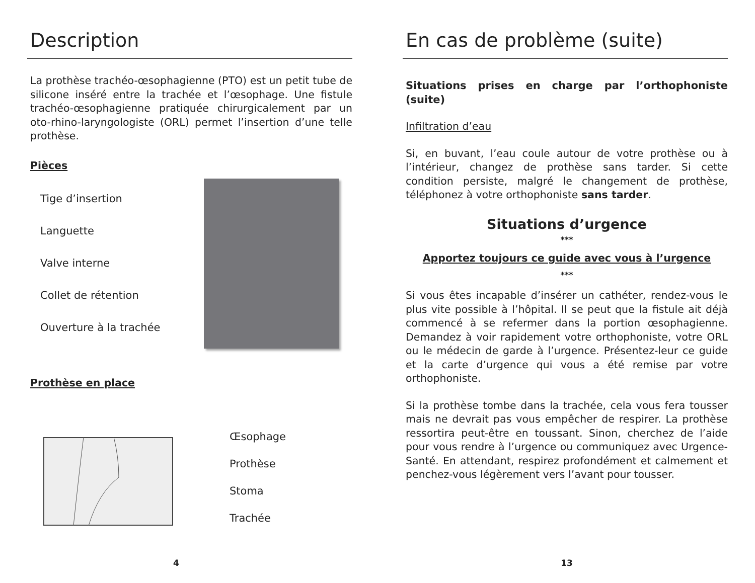Description
La prothèse trachéo-œsophagienne (PTO) est un petit tube de silicone inséré entre la trachée et l’œsophage. Une fistule trachéo-œsophagienne pratiquée chirurgicalement par un oto-rhino-laryngologiste (ORL) permet l’insertion d’une telle prothèse.
Pièces
Tige d’insertion
Languette
Valve interne
Collet de rétention
Ouverture à la trachée
Prothèse en place
Œsophage
Prothèse
Stoma
Trachée
4
En cas de problème (suite)
Situations prises en charge par l’orthophoniste (suite)
Infiltration d’eau
Si, en buvant, l’eau coule autour de votre prothèse ou à l’intérieur, changez de prothèse sans tarder. Si cette condition persiste, malgré le changement de prothèse, téléphonez à votre orthophoniste sans tarder.
Situations d’urgence
***
Apportez toujours ce guide avec vous à l’urgence
***
Si vous êtes incapable d’insérer un cathéter, rendez-vous le plus vite possible à l’hôpital. Il se peut que la fistule ait déjà commencé à se refermer dans la portion œsophagienne. Demandez à voir rapidement votre orthophoniste, votre ORL ou le médecin de garde à l’urgence. Présentez-leur ce guide et la carte d’urgence qui vous a été remise par votre orthophoniste.
Si la prothèse tombe dans la trachée, cela vous fera tousser mais ne devrait pas vous empêcher de respirer. La prothèse ressortira peut-être en toussant. Sinon, cherchez de l’aide pour vous rendre à l’urgence ou communiquez avec Urgence-Santé. En attendant, respirez profondément et calmement et penchez-vous légèrement vers l’avant pour tousser.
13